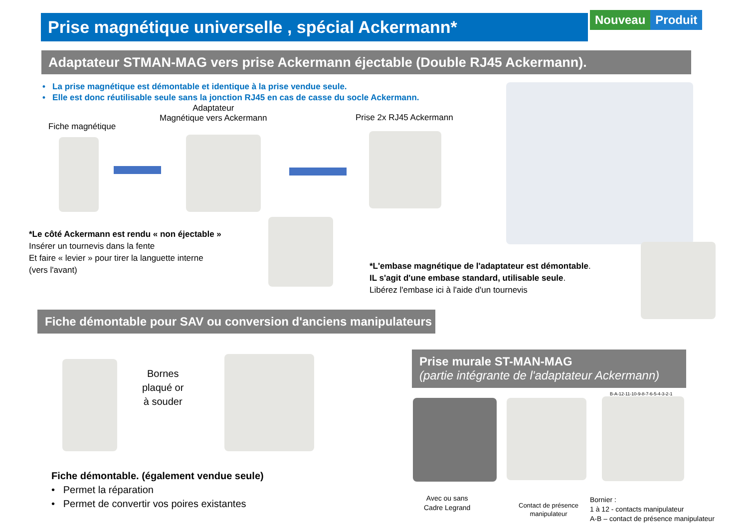Prise magnétique universelle , spécial Ackermann* Nouveau Produit
Adaptateur STMAN-MAG vers prise Ackermann éjectable (Double RJ45 Ackermann).
• La prise magnétique est démontable et identique à la prise vendue seule.
• Elle est donc réutilisable seule sans la jonction RJ45 en cas de casse du socle Ackermann.
Fiche magnétique
Adaptateur
Magnétique vers Ackermann
Prise 2x RJ45 Ackermann
*Le côté Ackermann est rendu « non éjectable »
Insérer un tournevis dans la fente
Et faire « levier » pour tirer la languette interne
(vers l'avant)
*L'embase magnétique de l'adaptateur est démontable.
IL s'agit d'une embase standard, utilisable seule.
Libérez l'embase ici à l'aide d'un tournevis
Fiche démontable pour SAV ou conversion d'anciens manipulateurs
Bornes
plaqué or
à souder
Fiche démontable. (également vendue seule)
• Permet la réparation
• Permet de convertir vos poires existantes
Prise murale ST-MAN-MAG
(partie intégrante de l'adaptateur Ackermann)
B-A-12-11-10-9-8-7-6-5-4-3-2-1
Avec ou sans
Cadre Legrand
Contact de présence
manipulateur
Bornier :
1 à 12 - contacts manipulateur
A-B – contact de présence manipulateur